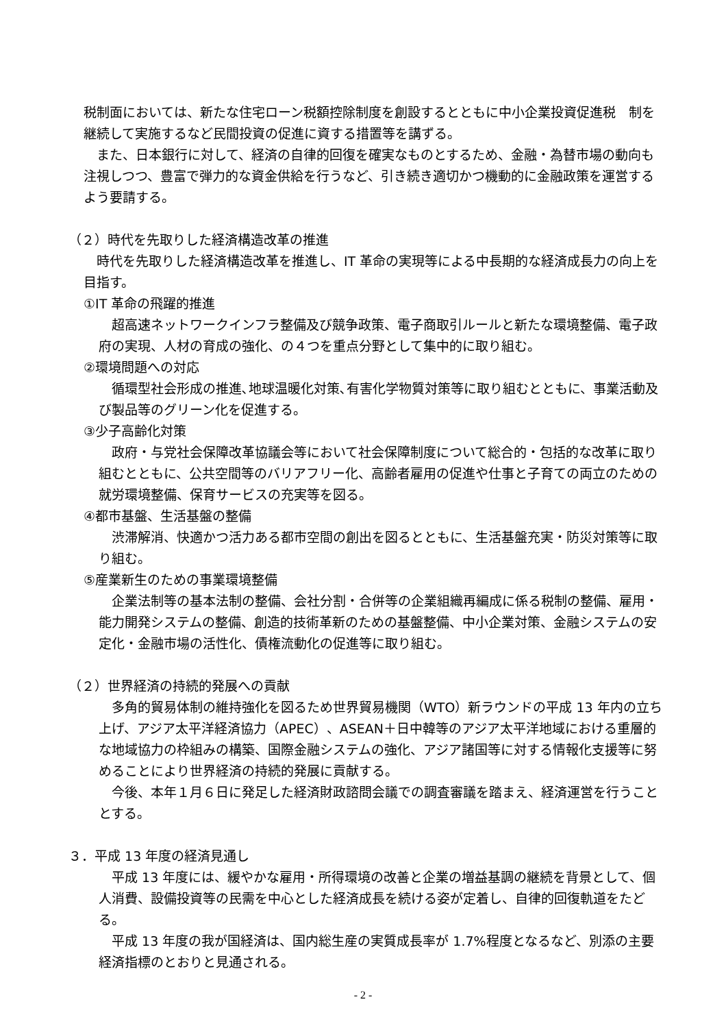税制面においては、新たな住宅ローン税額控除制度を創設するとともに中小企業投資促進税　制を継続して実施するなど民間投資の促進に資する措置等を講ずる。
　また、日本銀行に対して、経済の自律的回復を確実なものとするため、金融・為替市場の動向も注視しつつ、豊富で弾力的な資金供給を行うなど、引き続き適切かつ機動的に金融政策を運営するよう要請する。
（２）時代を先取りした経済構造改革の推進
　時代を先取りした経済構造改革を推進し、IT 革命の実現等による中長期的な経済成長力の向上を目指す。
①IT 革命の飛躍的推進
　超高速ネットワークインフラ整備及び競争政策、電子商取引ルールと新たな環境整備、電子政府の実現、人材の育成の強化、の４つを重点分野として集中的に取り組む。
②環境問題への対応
　循環型社会形成の推進､地球温暖化対策､有害化学物質対策等に取り組むとともに、事業活動及び製品等のグリーン化を促進する。
③少子高齢化対策
　政府・与党社会保障改革協議会等において社会保障制度について総合的・包括的な改革に取り組むとともに、公共空間等のバリアフリー化、高齢者雇用の促進や仕事と子育ての両立のための就労環境整備、保育サービスの充実等を図る。
④都市基盤、生活基盤の整備
　渋滞解消、快適かつ活力ある都市空間の創出を図るとともに、生活基盤充実・防災対策等に取り組む。
⑤産業新生のための事業環境整備
　企業法制等の基本法制の整備、会社分割・合併等の企業組織再編成に係る税制の整備、雇用・能力開発システムの整備、創造的技術革新のための基盤整備、中小企業対策、金融システムの安定化・金融市場の活性化、債権流動化の促進等に取り組む。
（２）世界経済の持続的発展への貢献
　多角的貿易体制の維持強化を図るため世界貿易機関（WTO）新ラウンドの平成 13 年内の立ち上げ、アジア太平洋経済協力（APEC）、ASEAN＋日中韓等のアジア太平洋地域における重層的な地域協力の枠組みの構築、国際金融システムの強化、アジア諸国等に対する情報化支援等に努めることにより世界経済の持続的発展に貢献する。
　今後、本年１月６日に発足した経済財政諮問会議での調査審議を踏まえ、経済運営を行うこととする。
３．平成 13 年度の経済見通し
　平成 13 年度には、緩やかな雇用・所得環境の改善と企業の増益基調の継続を背景として、個人消費、設備投資等の民需を中心とした経済成長を続ける姿が定着し、自律的回復軌道をたどる。
　平成 13 年度の我が国経済は、国内総生産の実質成長率が 1.7%程度となるなど、別添の主要経済指標のとおりと見通される。
- 2 -